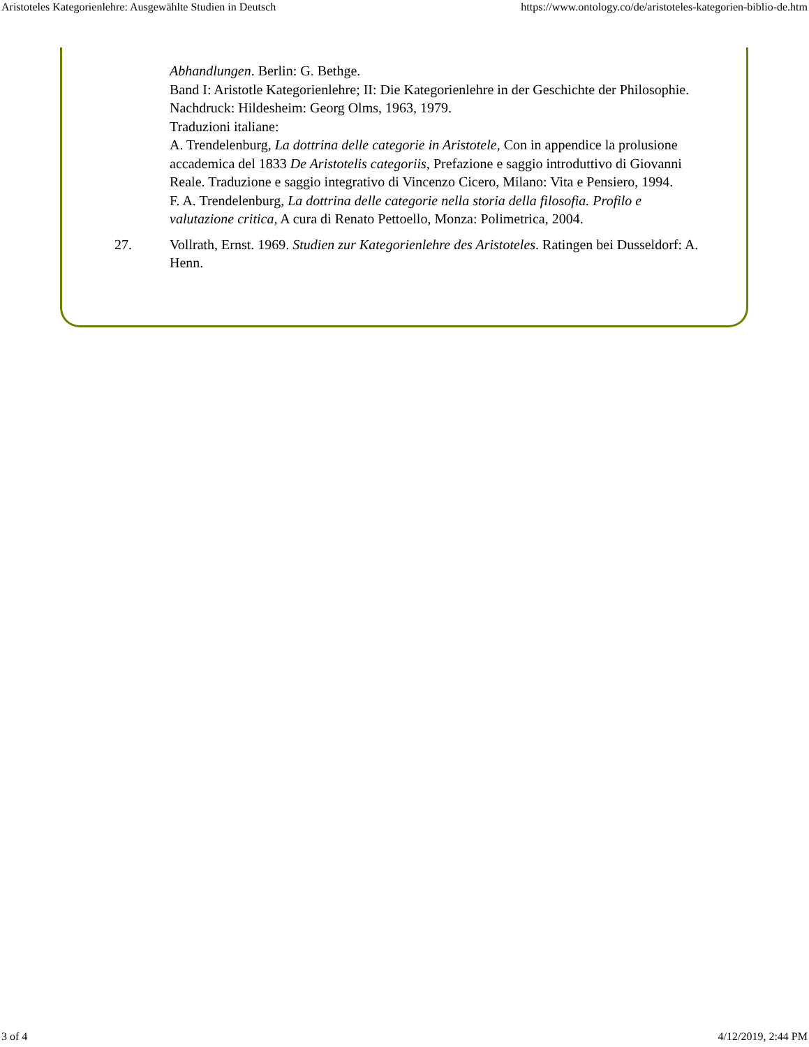Aristoteles Kategorienlehre: Ausgewählte Studien in Deutsch https://www.ontology.co/de/aristoteles-kategorien-biblio-de.htm
Abhandlungen. Berlin: G. Bethge.
Band I: Aristotle Kategorienlehre; II: Die Kategorienlehre in der Geschichte der Philosophie.
Nachdruck: Hildesheim: Georg Olms, 1963, 1979.
Traduzioni italiane:
A. Trendelenburg, La dottrina delle categorie in Aristotele, Con in appendice la prolusione accademica del 1833 De Aristotelis categoriis, Prefazione e saggio introduttivo di Giovanni Reale. Traduzione e saggio integrativo di Vincenzo Cicero, Milano: Vita e Pensiero, 1994.
F. A. Trendelenburg, La dottrina delle categorie nella storia della filosofia. Profilo e valutazione critica, A cura di Renato Pettoello, Monza: Polimetrica, 2004.
27. Vollrath, Ernst. 1969. Studien zur Kategorienlehre des Aristoteles. Ratingen bei Dusseldorf: A. Henn.
3 of 4 4/12/2019, 2:44 PM